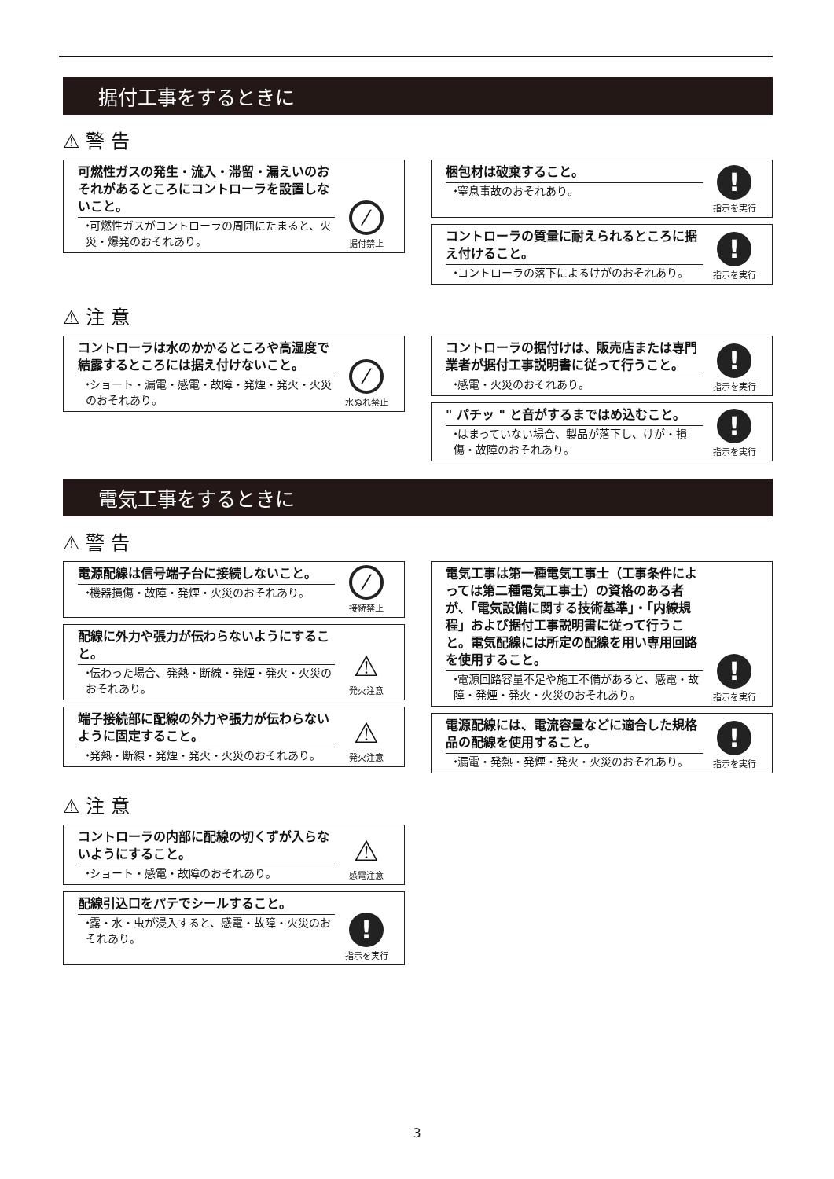据付工事をするときに
⚠ 警 告
可燃性ガスの発生・流入・滞留・漏えいのおそれがあるところにコントローラを設置しないこと。
⬩可燃性ガスがコントローラの周囲にたまると、火災・爆発のおそれあり。
⁄
据付禁止
梱包材は破棄すること。
⬩窒息事故のおそれあり。
!
指示を実行
コントローラの質量に耐えられるところに据え付けること。
⬩コントローラの落下によるけがのおそれあり。
!
指示を実行
⚠ 注 意
コントローラは水のかかるところや高湿度で結露するところには据え付けないこと。
⬩ショート・漏電・感電・故障・発煙・発火・火災のおそれあり。
⁄
水ぬれ禁止
コントローラの据付けは、販売店または専門業者が据付工事説明書に従って行うこと。
⬩感電・火災のおそれあり。
!
指示を実行
" パチッ " と音がするまではめ込むこと。
⬩はまっていない場合、製品が落下し、けが・損傷・故障のおそれあり。
!
指示を実行
電気工事をするときに
⚠ 警 告
電源配線は信号端子台に接続しないこと。
⬩機器損傷・故障・発煙・火災のおそれあり。
⁄
接続禁止
配線に外力や張力が伝わらないようにすること。
⬩伝わった場合、発熱・断線・発煙・発火・火災のおそれあり。
⚠
発火注意
端子接続部に配線の外力や張力が伝わらないように固定すること。
⬩発熱・断線・発煙・発火・火災のおそれあり。
⚠
発火注意
電気工事は第一種電気工事士（工事条件によっては第二種電気工事士）の資格のある者が、「電気設備に関する技術基準」・「内線規程」および据付工事説明書に従って行うこと。電気配線には所定の配線を用い専用回路を使用すること。
⬩電源回路容量不足や施工不備があると、感電・故障・発煙・発火・火災のおそれあり。
!
指示を実行
電源配線には、電流容量などに適合した規格品の配線を使用すること。
⬩漏電・発熱・発煙・発火・火災のおそれあり。
!
指示を実行
⚠ 注 意
コントローラの内部に配線の切くずが入らないようにすること。
⬩ショート・感電・故障のおそれあり。
⚠
感電注意
配線引込口をパテでシールすること。
⬩露・水・虫が浸入すると、感電・故障・火災のおそれあり。
!
指示を実行
3